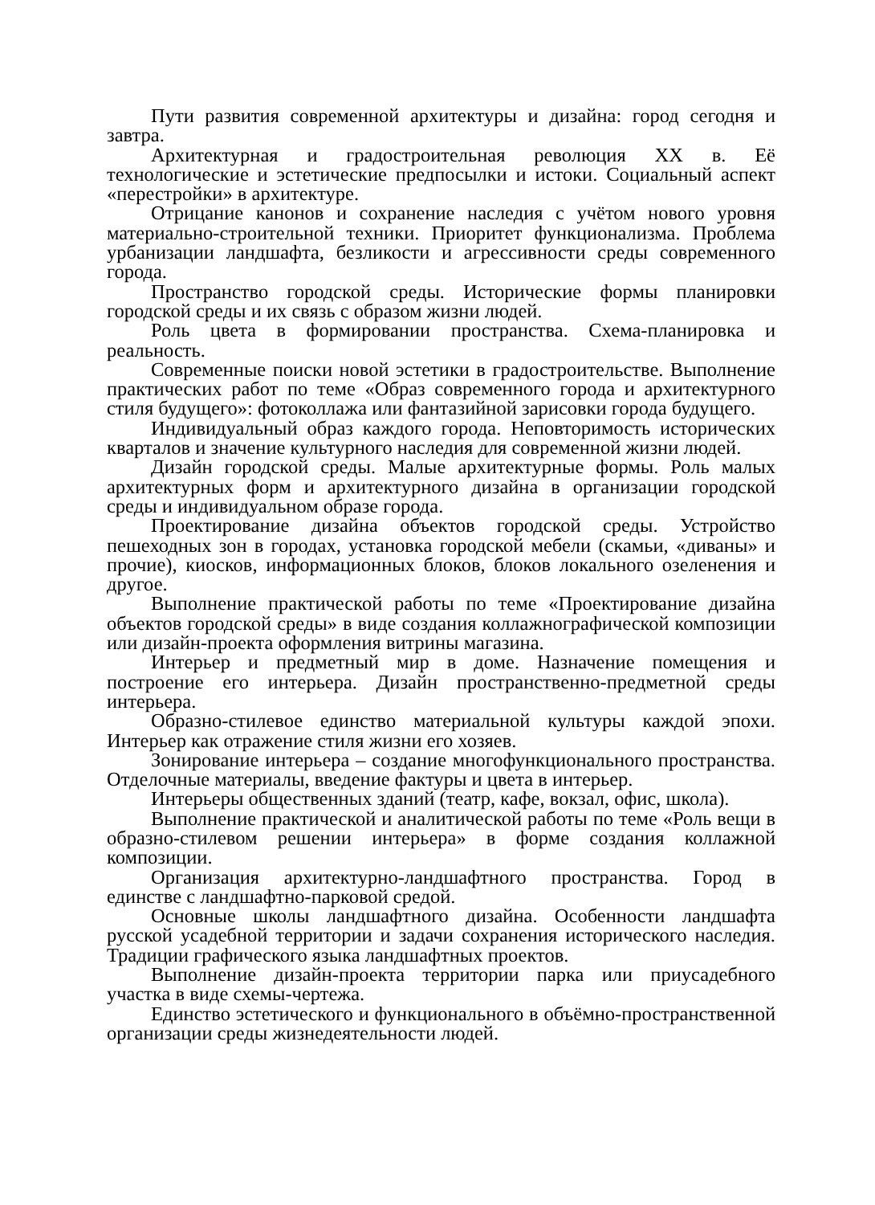Пути развития современной архитектуры и дизайна: город сегодня и завтра.
Архитектурная и градостроительная революция XX в. Её технологические и эстетические предпосылки и истоки. Социальный аспект «перестройки» в архитектуре.
Отрицание канонов и сохранение наследия с учётом нового уровня материально-строительной техники. Приоритет функционализма. Проблема урбанизации ландшафта, безликости и агрессивности среды современного города.
Пространство городской среды. Исторические формы планировки городской среды и их связь с образом жизни людей.
Роль цвета в формировании пространства. Схема-планировка и реальность.
Современные поиски новой эстетики в градостроительстве. Выполнение практических работ по теме «Образ современного города и архитектурного стиля будущего»: фотоколлажа или фантазийной зарисовки города будущего.
Индивидуальный образ каждого города. Неповторимость исторических кварталов и значение культурного наследия для современной жизни людей.
Дизайн городской среды. Малые архитектурные формы. Роль малых архитектурных форм и архитектурного дизайна в организации городской среды и индивидуальном образе города.
Проектирование дизайна объектов городской среды. Устройство пешеходных зон в городах, установка городской мебели (скамьи, «диваны» и прочие), киосков, информационных блоков, блоков локального озеленения и другое.
Выполнение практической работы по теме «Проектирование дизайна объектов городской среды» в виде создания коллажнографической композиции или дизайн-проекта оформления витрины магазина.
Интерьер и предметный мир в доме. Назначение помещения и построение его интерьера. Дизайн пространственно-предметной среды интерьера.
Образно-стилевое единство материальной культуры каждой эпохи. Интерьер как отражение стиля жизни его хозяев.
Зонирование интерьера – создание многофункционального пространства. Отделочные материалы, введение фактуры и цвета в интерьер.
Интерьеры общественных зданий (театр, кафе, вокзал, офис, школа).
Выполнение практической и аналитической работы по теме «Роль вещи в образно-стилевом решении интерьера» в форме создания коллажной композиции.
Организация архитектурно-ландшафтного пространства. Город в единстве с ландшафтно-парковой средой.
Основные школы ландшафтного дизайна. Особенности ландшафта русской усадебной территории и задачи сохранения исторического наследия. Традиции графического языка ландшафтных проектов.
Выполнение дизайн-проекта территории парка или приусадебного участка в виде схемы-чертежа.
Единство эстетического и функционального в объёмно-пространственной организации среды жизнедеятельности людей.